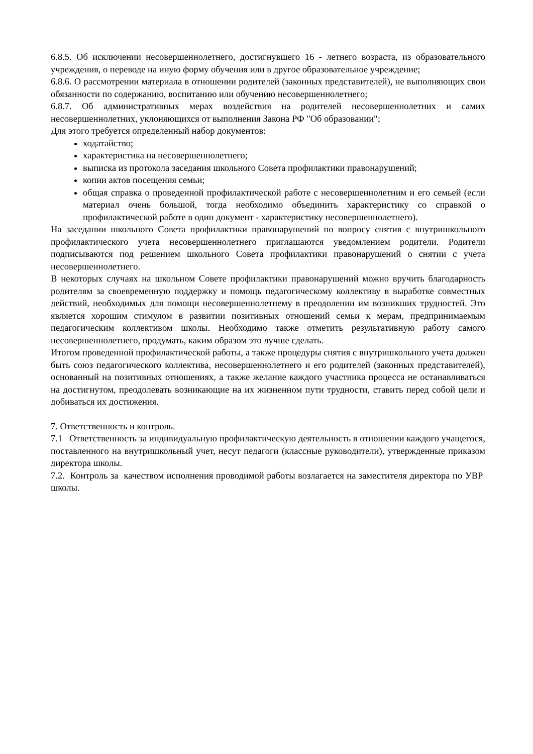6.8.5. Об исключении несовершеннолетнего, достигнувшего 16 - летнего возраста, из образовательного учреждения, о переводе на иную форму обучения или в другое образовательное учреждение;
6.8.6. О рассмотрении материала в отношении родителей (законных представителей), не выполняющих свои обязанности по содержанию, воспитанию или обучению несовершеннолетнего;
6.8.7. Об административных мерах воздействия на родителей несовершеннолетних и самих несовершеннолетних, уклоняющихся от выполнения Закона РФ "Об образовании";
Для этого требуется определенный набор документов:
ходатайство;
характеристика на несовершеннолетнего;
выписка из протокола заседания школьного Совета профилактики правонарушений;
копии актов посещения семьи;
общая справка о проведенной профилактической работе с несовершеннолетним и его семьей (если материал очень большой, тогда необходимо объединить характеристику со справкой о профилактической работе в один документ - характеристику несовершеннолетнего).
На заседании школьного Совета профилактики правонарушений по вопросу снятия с внутришкольного профилактического учета несовершеннолетнего приглашаются уведомлением родители. Родители подписываются под решением школьного Совета профилактики правонарушений о снятии с учета несовершеннолетнего.
В некоторых случаях на школьном Совете профилактики правонарушений можно вручить благодарность родителям за своевременную поддержку и помощь педагогическому коллективу в выработке совместных действий, необходимых для помощи несовершеннолетнему в преодолении им возникших трудностей. Это является хорошим стимулом в развитии позитивных отношений семьи к мерам, предпринимаемым педагогическим коллективом школы. Необходимо также отметить результативную работу самого несовершеннолетнего, продумать, каким образом это лучше сделать.
Итогом проведенной профилактической работы, а также процедуры снятия с внутришкольного учета должен быть союз педагогического коллектива, несовершеннолетнего и его родителей (законных представителей), основанный на позитивных отношениях, а также желание каждого участника процесса не останавливаться на достигнутом, преодолевать возникающие на их жизненном пути трудности, ставить перед собой цели и добиваться их достижения.
7. Ответственность и контроль.
7.1 Ответственность за индивидуальную профилактическую деятельность в отношении каждого учащегося, поставленного на внутришкольный учет, несут педагоги (классные руководители), утвержденные приказом директора школы.
7.2. Контроль за качеством исполнения проводимой работы возлагается на заместителя директора по УВР школы.